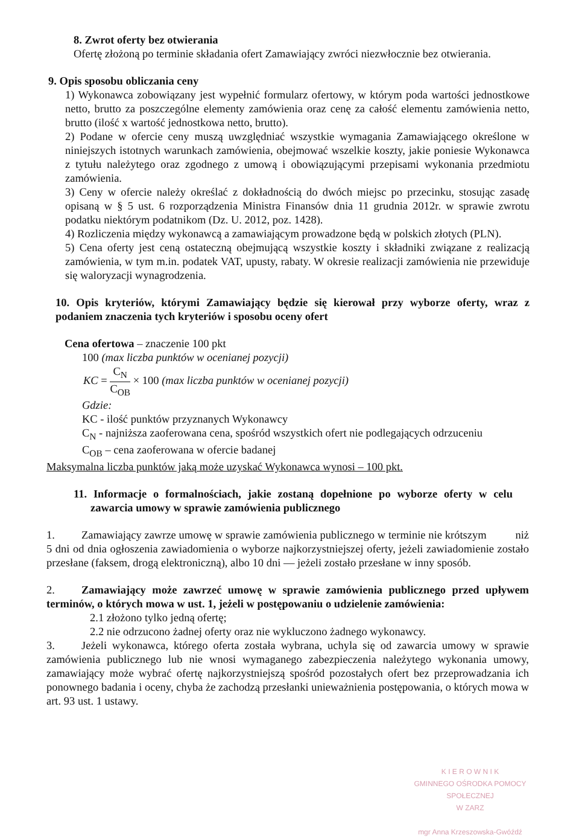8. Zwrot oferty bez otwierania
Ofertę złożoną po terminie składania ofert Zamawiający zwróci niezwłocznie bez otwierania.
9. Opis sposobu obliczania ceny
1) Wykonawca zobowiązany jest wypełnić formularz ofertowy, w którym poda wartości jednostkowe netto, brutto za poszczególne elementy zamówienia oraz cenę za całość elementu zamówienia netto, brutto (ilość x wartość jednostkowa netto, brutto).
2) Podane w ofercie ceny muszą uwzględniać wszystkie wymagania Zamawiającego określone w niniejszych istotnych warunkach zamówienia, obejmować wszelkie koszty, jakie poniesie Wykonawca z tytułu należytego oraz zgodnego z umową i obowiązującymi przepisami wykonania przedmiotu zamówienia.
3) Ceny w ofercie należy określać z dokładnością do dwóch miejsc po przecinku, stosując zasadę opisaną w § 5 ust. 6 rozporządzenia Ministra Finansów dnia 11 grudnia 2012r. w sprawie zwrotu podatku niektórym podatnikom (Dz. U. 2012, poz. 1428).
4) Rozliczenia między wykonawcą a zamawiającym prowadzone będą w polskich złotych (PLN).
5) Cena oferty jest ceną ostateczną obejmującą wszystkie koszty i składniki związane z realizacją zamówienia, w tym m.in. podatek VAT, upusty, rabaty. W okresie realizacji zamówienia nie przewiduje się waloryzacji wynagrodzenia.
10. Opis kryteriów, którymi Zamawiający będzie się kierował przy wyborze oferty, wraz z podaniem znaczenia tych kryteriów i sposobu oceny ofert
Cena ofertowa – znaczenie 100 pkt
100 (max liczba punktów w ocenianej pozycji)
KC = C<sub>N</sub> C<sub>OB</sub> × 100 (max liczba punktów w ocenianej pozycji)
Gdzie:
KC - ilość punktów przyznanych Wykonawcy
C<sub>N</sub> - najniższa zaoferowana cena, spośród wszystkich ofert nie podlegających odrzuceniu
C<sub>OB</sub> – cena zaoferowana w ofercie badanej
Maksymalna liczba punktów jaką może uzyskać Wykonawca wynosi – 100 pkt.
11. Informacje o formalnościach, jakie zostaną dopełnione po wyborze oferty w celu zawarcia umowy w sprawie zamówienia publicznego
1. Zamawiający zawrze umowę w sprawie zamówienia publicznego w terminie nie krótszym niż 5 dni od dnia ogłoszenia zawiadomienia o wyborze najkorzystniejszej oferty, jeżeli zawiadomienie zostało przesłane (faksem, drogą elektroniczną), albo 10 dni — jeżeli zostało przesłane w inny sposób.
2. Zamawiający może zawrzeć umowę w sprawie zamówienia publicznego przed upływem terminów, o których mowa w ust. 1, jeżeli w postępowaniu o udzielenie zamówienia:
2.1 złożono tylko jedną ofertę;
2.2 nie odrzucono żadnej oferty oraz nie wykluczono żadnego wykonawcy.
3. Jeżeli wykonawca, którego oferta została wybrana, uchyla się od zawarcia umowy w sprawie zamówienia publicznego lub nie wnosi wymaganego zabezpieczenia należytego wykonania umowy, zamawiający może wybrać ofertę najkorzystniejszą spośród pozostałych ofert bez przeprowadzania ich ponownego badania i oceny, chyba że zachodzą przesłanki unieważnienia postępowania, o których mowa w art. 93 ust. 1 ustawy.
K I E R O W N I K
GMINNEGO OŚRODKA POMOCY SPOŁECZNEJ
W ZARZ
mgr Anna Krzeszowska-Gwóźdź